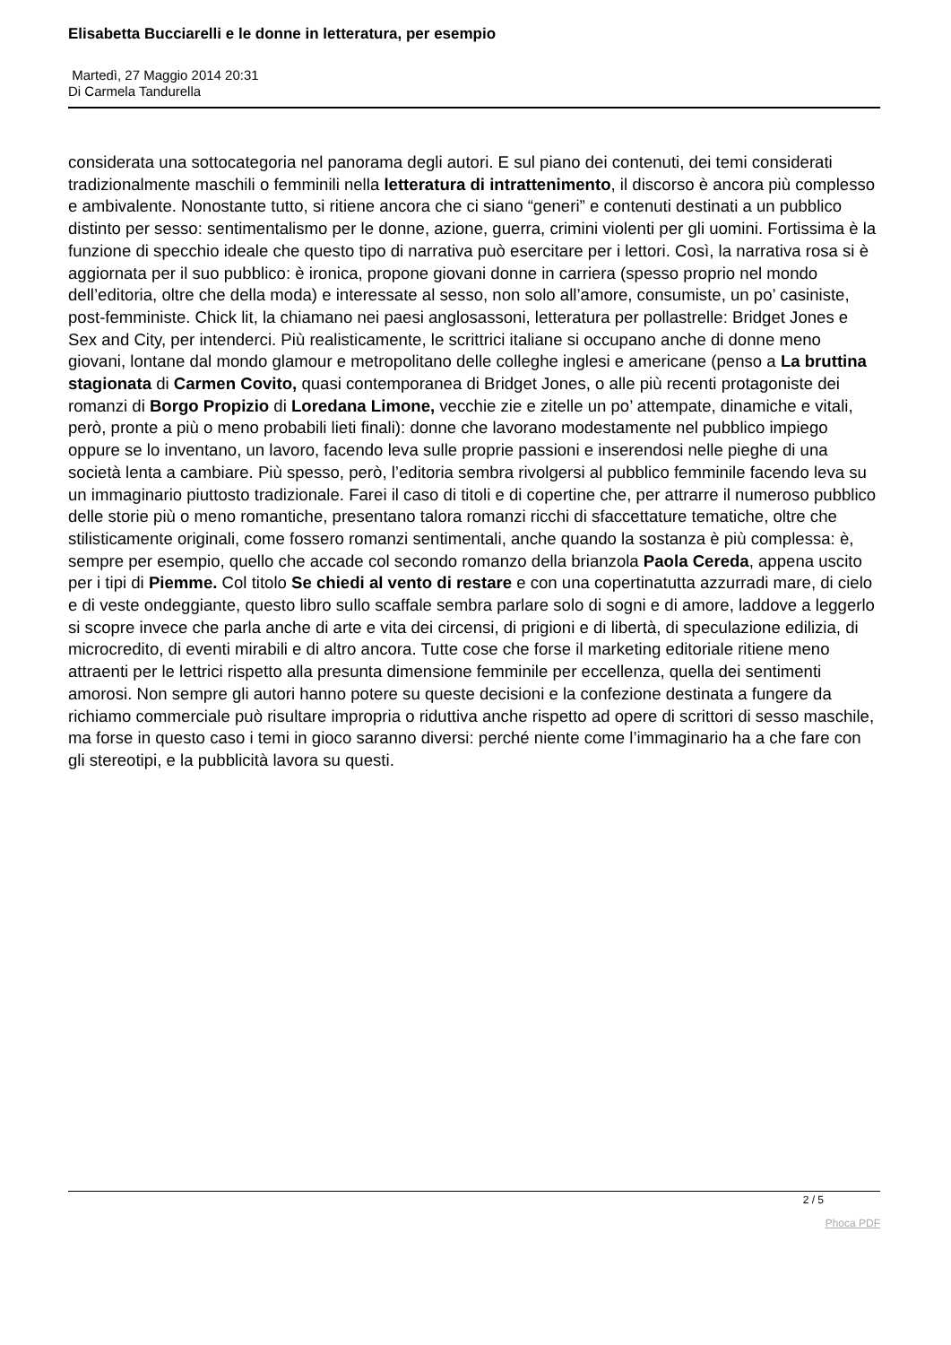Elisabetta Bucciarelli e le donne in letteratura, per esempio
Martedì, 27 Maggio 2014 20:31
Di Carmela Tandurella
considerata una sottocategoria nel panorama degli autori. E sul piano dei contenuti, dei temi considerati tradizionalmente maschili o femminili nella letteratura di intrattenimento, il discorso è ancora più complesso e ambivalente. Nonostante tutto, si ritiene ancora che ci siano “generi” e contenuti destinati a un pubblico distinto per sesso: sentimentalismo per le donne, azione, guerra, crimini violenti per gli uomini. Fortissima è la funzione di specchio ideale che questo tipo di narrativa può esercitare per i lettori. Così, la narrativa rosa si è aggiornata per il suo pubblico: è ironica, propone giovani donne in carriera (spesso proprio nel mondo dell’editoria, oltre che della moda) e interessate al sesso, non solo all’amore, consumiste, un po’ casiniste, post-femministe. Chick lit, la chiamano nei paesi anglosassoni, letteratura per pollastrelle: Bridget Jones e Sex and City, per intenderci. Più realisticamente, le scrittrici italiane si occupano anche di donne meno giovani, lontane dal mondo glamour e metropolitano delle colleghe inglesi e americane (penso a La bruttina stagionata di Carmen Covito, quasi contemporanea di Bridget Jones, o alle più recenti protagoniste dei romanzi di Borgo Propizio di Loredana Limone, vecchie zie e zitelle un po’ attempate, dinamiche e vitali, però, pronte a più o meno probabili lieti finali): donne che lavorano modestamente nel pubblico impiego oppure se lo inventano, un lavoro, facendo leva sulle proprie passioni e inserendosi nelle pieghe di una società lenta a cambiare. Più spesso, però, l’editoria sembra rivolgersi al pubblico femminile facendo leva su un immaginario piuttosto tradizionale. Farei il caso di titoli e di copertine che, per attrarre il numeroso pubblico delle storie più o meno romantiche, presentano talora romanzi ricchi di sfaccettature tematiche, oltre che stilisticamente originali, come fossero romanzi sentimentali, anche quando la sostanza è più complessa: è, sempre per esempio, quello che accade col secondo romanzo della brianzola Paola Cereda, appena uscito per i tipi di Piemme. Col titolo Se chiedi al vento di restare e con una copertinatutta azzurradi mare, di cielo e di veste ondeggiante, questo libro sullo scaffale sembra parlare solo di sogni e di amore, laddove a leggerlo si scopre invece che parla anche di arte e vita dei circensi, di prigioni e di libertà, di speculazione edilizia, di microcredito, di eventi mirabili e di altro ancora. Tutte cose che forse il marketing editoriale ritiene meno attraenti per le lettrici rispetto alla presunta dimensione femminile per eccellenza, quella dei sentimenti amorosi. Non sempre gli autori hanno potere su queste decisioni e la confezione destinata a fungere da richiamo commerciale può risultare impropria o riduttiva anche rispetto ad opere di scrittori di sesso maschile, ma forse in questo caso i temi in gioco saranno diversi: perché niente come l’immaginario ha a che fare con gli stereotipi, e la pubblicità lavora su questi.
2 / 5
Phoca PDF